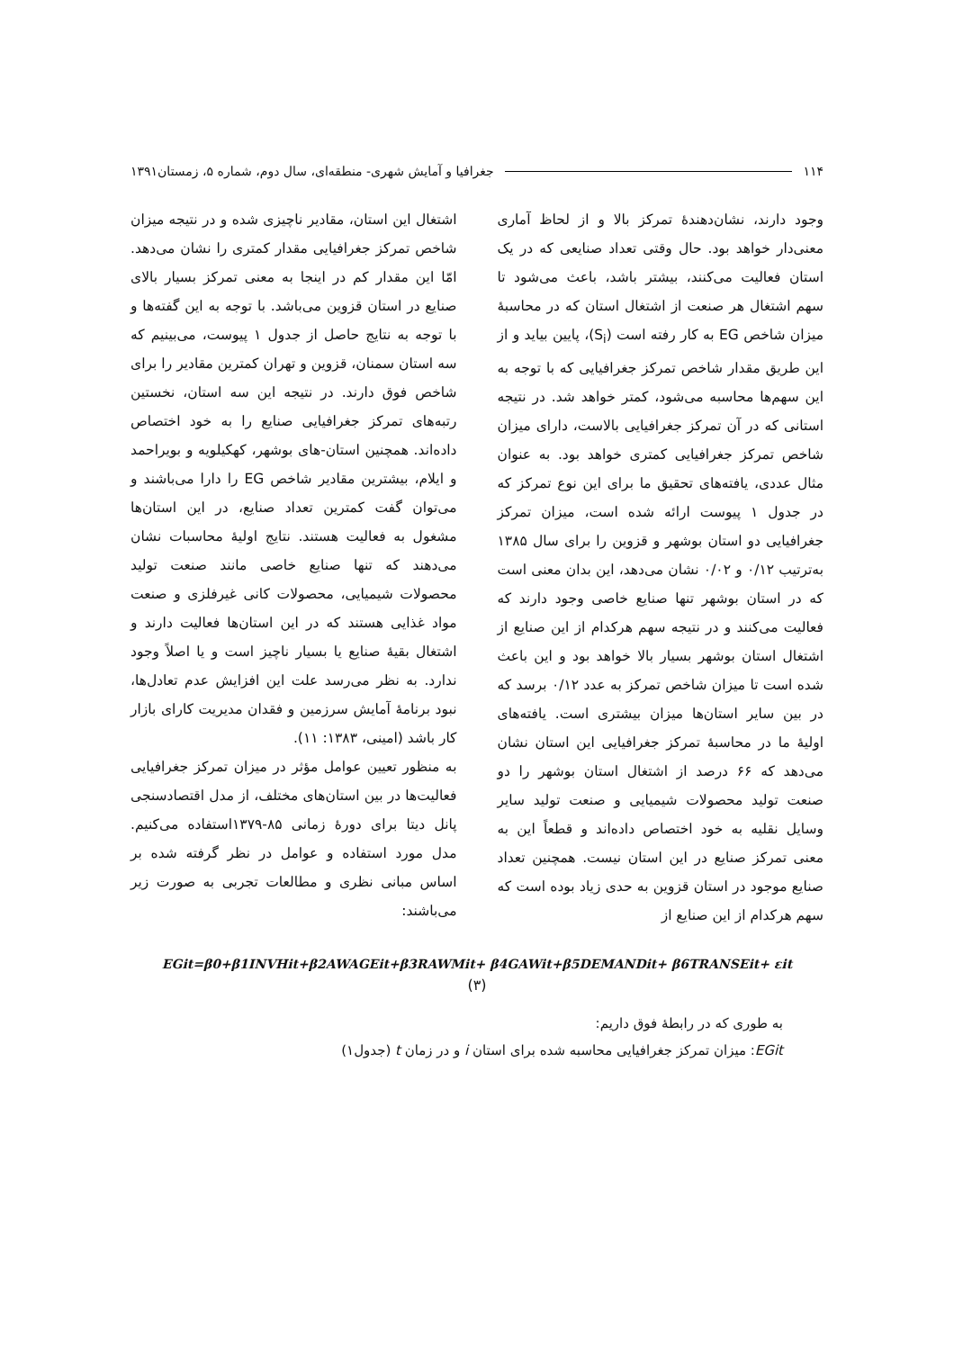۱۱۴ جغرافیا و آمایش شهری- منطقه‌ای، سال دوم، شماره ۵، زمستان۱۳۹۱
وجود دارند، نشان‌دهندهٔ تمرکز بالا و از لحاظ آماری معنی‌دار خواهد بود. حال وقتی تعداد صنایعی که در یک استان فعالیت می‌کنند، بیشتر باشد، باعث می‌شود تا سهم اشتغال هر صنعت از اشتغال استان که در محاسبهٔ میزان شاخص EG به کار رفته است (S<sub>i</sub>)، پایین بیاید و از این طریق مقدار شاخص تمرکز جغرافیایی که با توجه به این سهم‌ها محاسبه می‌شود، کمتر خواهد شد. در نتیجه استانی که در آن تمرکز جغرافیایی بالاست، دارای میزان شاخص تمرکز جغرافیایی کمتری خواهد بود. به عنوان مثال عددی، یافته‌های تحقیق ما برای این نوع تمرکز که در جدول ۱ پیوست ارائه شده است، میزان تمرکز جغرافیایی دو استان بوشهر و قزوین را برای سال ۱۳۸۵ به‌ترتیب ۰/۱۲ و ۰/۰۲ نشان می‌دهد، این بدان معنی است که در استان بوشهر تنها صنایع خاصی وجود دارند که فعالیت می‌کنند و در نتیجه سهم هرکدام از این صنایع از اشتغال استان بوشهر بسیار بالا خواهد بود و این باعث شده است تا میزان شاخص تمرکز به عدد ۰/۱۲ برسد که در بین سایر استان‌ها میزان بیشتری است. یافته‌های اولیهٔ ما در محاسبهٔ تمرکز جغرافیایی این استان نشان می‌دهد که ۶۶ درصد از اشتغال استان بوشهر را دو صنعت تولید محصولات شیمیایی و صنعت تولید سایر وسایل نقلیه به خود اختصاص داده‌اند و قطعاً این به معنی تمرکز صنایع در این استان نیست. همچنین تعداد صنایع موجود در استان قزوین به حدی زیاد بوده است که سهم هرکدام از این صنایع از
اشتغال این استان، مقادیر ناچیزی شده و در نتیجه میزان شاخص تمرکز جغرافیایی مقدار کمتری را نشان می‌دهد. امّا این مقدار کم در اینجا به معنی تمرکز بسیار بالای صنایع در استان قزوین می‌باشد. با توجه به این گفته‌ها و با توجه به نتایج حاصل از جدول ۱ پیوست، می‌بینیم که سه استان سمنان، قزوین و تهران کمترین مقادیر را برای شاخص فوق دارند. در نتیجه این سه استان، نخستین رتبه‌های تمرکز جغرافیایی صنایع را به خود اختصاص داده‌اند. همچنین استان-های بوشهر، کهکیلویه و بویراحمد و ایلام، بیشترین مقادیر شاخص EG را دارا می‌باشند و می‌توان گفت کمترین تعداد صنایع، در این استان‌ها مشغول به فعالیت هستند. نتایج اولیهٔ محاسبات نشان می‌دهند که تنها صنایع خاصی مانند صنعت تولید محصولات شیمیایی، محصولات کانی غیرفلزی و صنعت مواد غذایی هستند که در این استان‌ها فعالیت دارند و اشتغال بقیهٔ صنایع یا بسیار ناچیز است و یا اصلاً وجود ندارد. به نظر می‌رسد علت این افزایش عدم تعادل‌ها، نبود برنامهٔ آمایش سرزمین و فقدان مدیریت کارای بازار کار باشد (امینی، ۱۳۸۳: ۱۱).
به منظور تعیین عوامل مؤثر در میزان تمرکز جغرافیایی فعالیت‌ها در بین استان‌های مختلف، از مدل اقتصادسنجی پانل دیتا برای دورهٔ زمانی ۸۵-۱۳۷۹استفاده می‌کنیم. مدل مورد استفاده و عوامل در نظر گرفته شده بر اساس مبانی نظری و مطالعات تجربی به صورت زیر می‌باشند:
EGit=β0+β1INVHit+β2AWAGEit+β3RAWMit+ β4GAWit+β5DEMANDit+ β6TRANSEit+ εit
(۳)
به طوری که در رابطهٔ فوق داریم:
EGit: میزان تمرکز جغرافیایی محاسبه شده برای استان i و در زمان t (جدول۱)